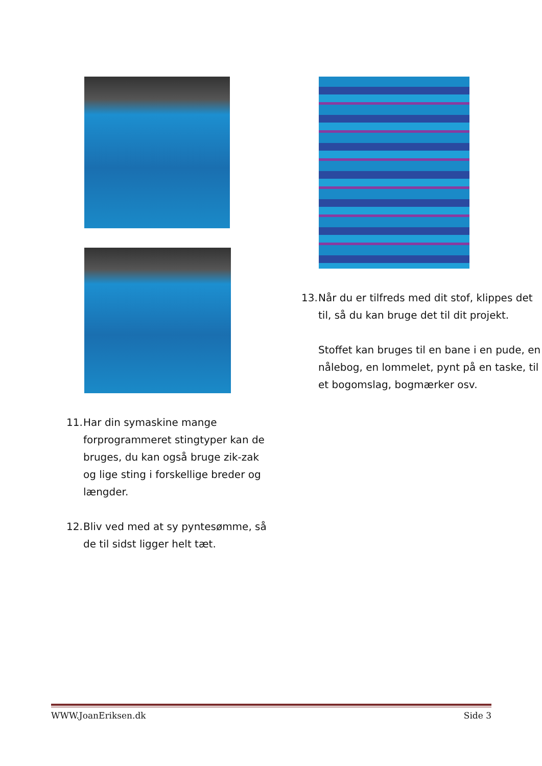11. Har din symaskine mange forprogrammeret stingtyper kan de bruges, du kan også bruge zik-zak og lige sting i forskellige breder og længder.
12. Bliv ved med at sy pyntesømme, så de til sidst ligger helt tæt.
13. Når du er tilfreds med dit stof, klippes det til, så du kan bruge det til dit projekt.
Stoffet kan bruges til en bane i en pude, en nålebog, en lommelet, pynt på en taske, til et bogomslag, bogmærker osv.
WWW.JoanEriksen.dk Side 3